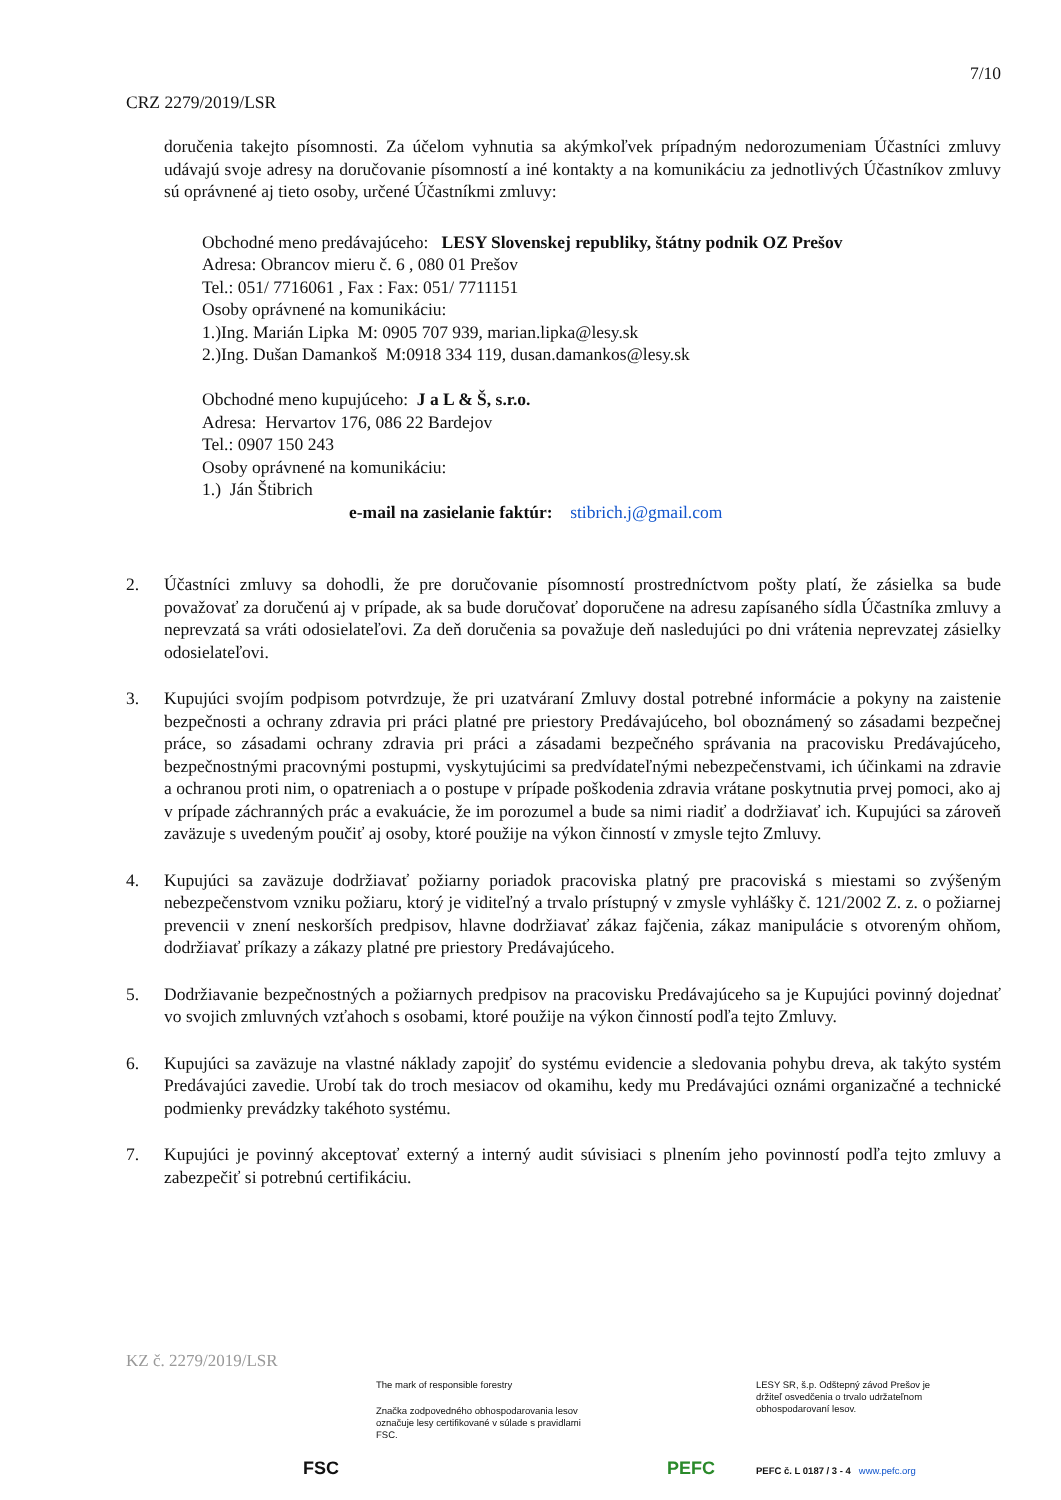7/10
CRZ 2279/2019/LSR
doručenia takejto písomnosti. Za účelom vyhnutia sa akýmkoľvek prípadným nedorozumeniam Účastníci zmluvy udávajú svoje adresy na doručovanie písomností a iné kontakty a na komunikáciu za jednotlivých Účastníkov zmluvy sú oprávnené aj tieto osoby, určené Účastníkmi zmluvy:
Obchodné meno predávajúceho: LESY Slovenskej republiky, štátny podnik OZ Prešov
Adresa: Obrancov mieru č. 6 , 080 01 Prešov
Tel.: 051/ 7716061 , Fax : Fax: 051/ 7711151
Osoby oprávnené na komunikáciu:
1.)Ing. Marián Lipka M: 0905 707 939, marian.lipka@lesy.sk
2.)Ing. Dušan Damankoš M:0918 334 119, dusan.damankos@lesy.sk
Obchodné meno kupujúceho: J a L & Š, s.r.o.
Adresa: Hervartov 176, 086 22 Bardejov
Tel.: 0907 150 243
Osoby oprávnené na komunikáciu:
1.) Ján Štibrich
e-mail na zasielanie faktúr: stibrich.j@gmail.com
2. Účastníci zmluvy sa dohodli, že pre doručovanie písomností prostredníctvom pošty platí, že zásielka sa bude považovať za doručenú aj v prípade, ak sa bude doručovať doporučene na adresu zapísaného sídla Účastníka zmluvy a neprevzatá sa vráti odosielateľovi. Za deň doručenia sa považuje deň nasledujúci po dni vrátenia neprevzatej zásielky odosielateľovi.
3. Kupujúci svojím podpisom potvrdzuje, že pri uzatváraní Zmluvy dostal potrebné informácie a pokyny na zaistenie bezpečnosti a ochrany zdravia pri práci platné pre priestory Predávajúceho, bol oboznámený so zásadami bezpečnej práce, so zásadami ochrany zdravia pri práci a zásadami bezpečného správania na pracovisku Predávajúceho, bezpečnostnými pracovnými postupmi, vyskytujúcimi sa predvídateľnými nebezpečenstvami, ich účinkami na zdravie a ochranou proti nim, o opatreniach a o postupe v prípade poškodenia zdravia vrátane poskytnutia prvej pomoci, ako aj v prípade záchranných prác a evakuácie, že im porozumel a bude sa nimi riadiť a dodržiavať ich. Kupujúci sa zároveň zaväzuje s uvedeným poučiť aj osoby, ktoré použije na výkon činností v zmysle tejto Zmluvy.
4. Kupujúci sa zaväzuje dodržiavať požiarny poriadok pracoviska platný pre pracoviská s miestami so zvýšeným nebezpečenstvom vzniku požiaru, ktorý je viditeľný a trvalo prístupný v zmysle vyhlášky č. 121/2002 Z. z. o požiarnej prevencii v znení neskorších predpisov, hlavne dodržiavať zákaz fajčenia, zákaz manipulácie s otvoreným ohňom, dodržiavať príkazy a zákazy platné pre priestory Predávajúceho.
5. Dodržiavanie bezpečnostných a požiarnych predpisov na pracovisku Predávajúceho sa je Kupujúci povinný dojednať vo svojich zmluvných vzťahoch s osobami, ktoré použije na výkon činností podľa tejto Zmluvy.
6. Kupujúci sa zaväzuje na vlastné náklady zapojiť do systému evidencie a sledovania pohybu dreva, ak takýto systém Predávajúci zavedie. Urobí tak do troch mesiacov od okamihu, kedy mu Predávajúci oznámi organizačné a technické podmienky prevádzky takéhoto systému.
7. Kupujúci je povinný akceptovať externý a interný audit súvisiaci s plnením jeho povinností podľa tejto zmluvy a zabezpečiť si potrebnú certifikáciu.
KZ č. 2279/2019/LSR
FSC
The mark of responsible forestry
Značka zodpovedného obhospodarovania lesov označuje lesy certifikované v súlade s pravidlami FSC.
PEFC
LESY SR, š.p. Odštepný závod Prešov je držiteľ osvedčenia o trvalo udržateľnom obhospodarovaní lesov.
PEFC č. L 0187 / 3 - 4 www.pefc.org